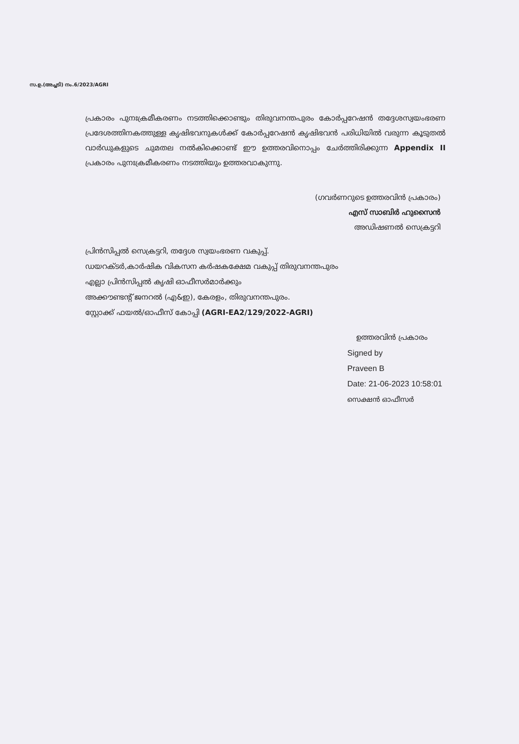സ.ഉ.(അച്ചടി) നം.6/2023/AGRI
പ്രകാരം പുനഃക്രമീകരണം നടത്തിക്കൊണ്ടും തിരുവനന്തപുരം കോർപ്പറേഷൻ തദ്ദേശസ്വയംഭരണ പ്രദേശത്തിനകത്തുള്ള കൃഷിഭവനുകൾക്ക് കോർപ്പറേഷൻ കൃഷിഭവൻ പരിധിയിൽ വരുന്ന കൂടുതൽ വാർഡുകളുടെ ചുമതല നൽകിക്കൊണ്ട് ഈ ഉത്തരവിനൊപ്പം ചേർത്തിരിക്കുന്ന Appendix II പ്രകാരം പുനഃക്രമീകരണം നടത്തിയും ഉത്തരവാകുന്നു.
(ഗവർണറുടെ ഉത്തരവിൻ പ്രകാരം)
എസ് സാബിർ ഹുസൈൻ
അഡിഷണൽ സെക്രട്ടറി
പ്രിൻസിപ്പൽ സെക്രട്ടറി, തദ്ദേശ സ്വയംഭരണ വകുപ്പ്.
ഡയറക്ടർ,കാർഷിക വികസന കർഷകക്ഷേമ വകുപ്പ് തിരുവനന്തപുരം
എല്ലാ പ്രിൻസിപ്പൽ കൃഷി ഓഫീസർമാർക്കും
അക്കൗണ്ടന്റ് ജനറൽ (എ&ഇ), കേരളം, തിരുവനന്തപുരം.
സ്റ്റോക്ക് ഫയൽ/ഓഫീസ് കോപ്പി (AGRI-EA2/129/2022-AGRI)
ഉത്തരവിൻ പ്രകാരം
Signed by
Praveen B
Date: 21-06-2023 10:58:01
സെക്ഷൻ ഓഫീസർ